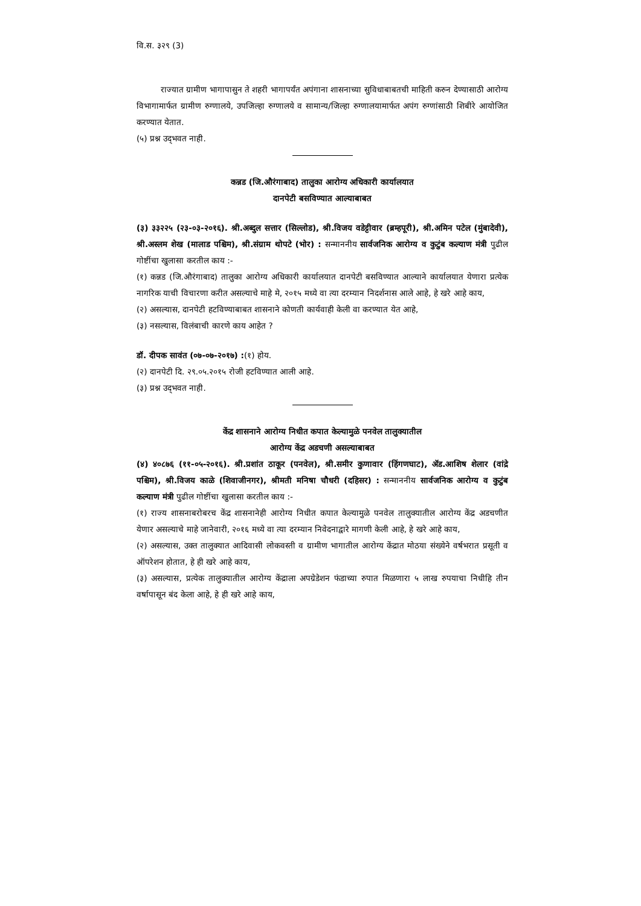वि.स. ३२९ (3)
राज्यात ग्रामीण भागापासुन ते शहरी भागापर्यंत अपंगाना शासनाच्या सुविधाबाबतची माहिती करुन देण्यासाठी आरोग्य विभागामार्फत ग्रामीण रुग्णालये, उपजिल्हा रुग्णालये व सामान्य/जिल्हा रुग्णालयामार्फत अपंग रुग्णांसाठी शिबीरे आयोजित करण्यात येतात.
(५) प्रश्न उद्‌भवत नाही.
कन्नड (जि.औरंगाबाद) तालुका आरोग्य अधिकारी कार्यालयात
दानपेटी बसविण्यात आल्याबाबत
(३) ३३२२५ (२३-०३-२०१६). श्री.अब्दुल सत्तार (सिल्लोड), श्री.विजय वडेट्टीवार (ब्रम्हपूरी), श्री.अमिन पटेल (मुंबादेवी), श्री.अस्लम शेख (मालाड पश्चिम), श्री.संग्राम थोपटे (भोर) : सन्माननीय सार्वजनिक आरोग्य व कुटुंब कल्याण मंत्री पुढील गोष्टींचा खुलासा करतील काय :-
(१) कन्नड (जि.औरंगाबाद) तालुका आरोग्य अधिकारी कार्यालयात दानपेटी बसविण्यात आल्याने कार्यालयात येणारा प्रत्येक नागरिक याची विचारणा करीत असल्याचे माहे मे, २०१५ मध्ये वा त्या दरम्यान निदर्शनास आले आहे, हे खरे आहे काय,
(२) असल्यास, दानपेटी हटविण्याबाबत शासनाने कोणती कार्यवाही केली वा करण्यात येत आहे,
(३) नसल्यास, विलंबाची कारणे काय आहेत ?
डॉ. दीपक सावंत (०७-०७-२०१७) :(१) होय.
(२) दानपेटी दि. २९.०५.२०१५ रोजी हटविण्यात आली आहे.
(३) प्रश्न उद्‌भवत नाही.
केंद्र शासनाने आरोग्य निधीत कपात केल्यामुळे पनवेल तालुक्यातील
आरोग्य केंद्र अडचणी असल्याबाबत
(४) ४०८७६ (११-०५-२०१६). श्री.प्रशांत ठाकूर (पनवेल), श्री.समीर कुणावार (हिंगणघाट), ॲड.आशिष शेलार (वांद्रे पश्चिम), श्री.विजय काळे (शिवाजीनगर), श्रीमती मनिषा चौधरी (दहिसर) : सन्माननीय सार्वजनिक आरोग्य व कुटुंब कल्याण मंत्री पुढील गोष्टींचा खुलासा करतील काय :-
(१) राज्य शासनाबरोबरच केंद्र शासनानेही आरोग्य निधीत कपात केल्यामुळे पनवेल तालुक्यातील आरोग्य केंद्र अडचणीत येणार असल्याचे माहे जानेवारी, २०१६ मध्ये वा त्या दरम्यान निवेदनाद्वारे मागणी केली आहे, हे खरे आहे काय,
(२) असल्यास, उक्त तालुक्यात आदिवासी लोकवस्ती व ग्रामीण भागातील आरोग्य केंद्रात मोठया संख्येने वर्षभरात प्रसूती व ऑपरेशन होतात, हे ही खरे आहे काय,
(३) असल्यास, प्रत्येक तालुक्यातील आरोग्य केंद्राला अपग्रेडेशन फंडाच्या रुपात मिळणारा ५ लाख रुपयाचा निधीहि तीन वर्षापासून बंद केला आहे, हे ही खरे आहे काय,